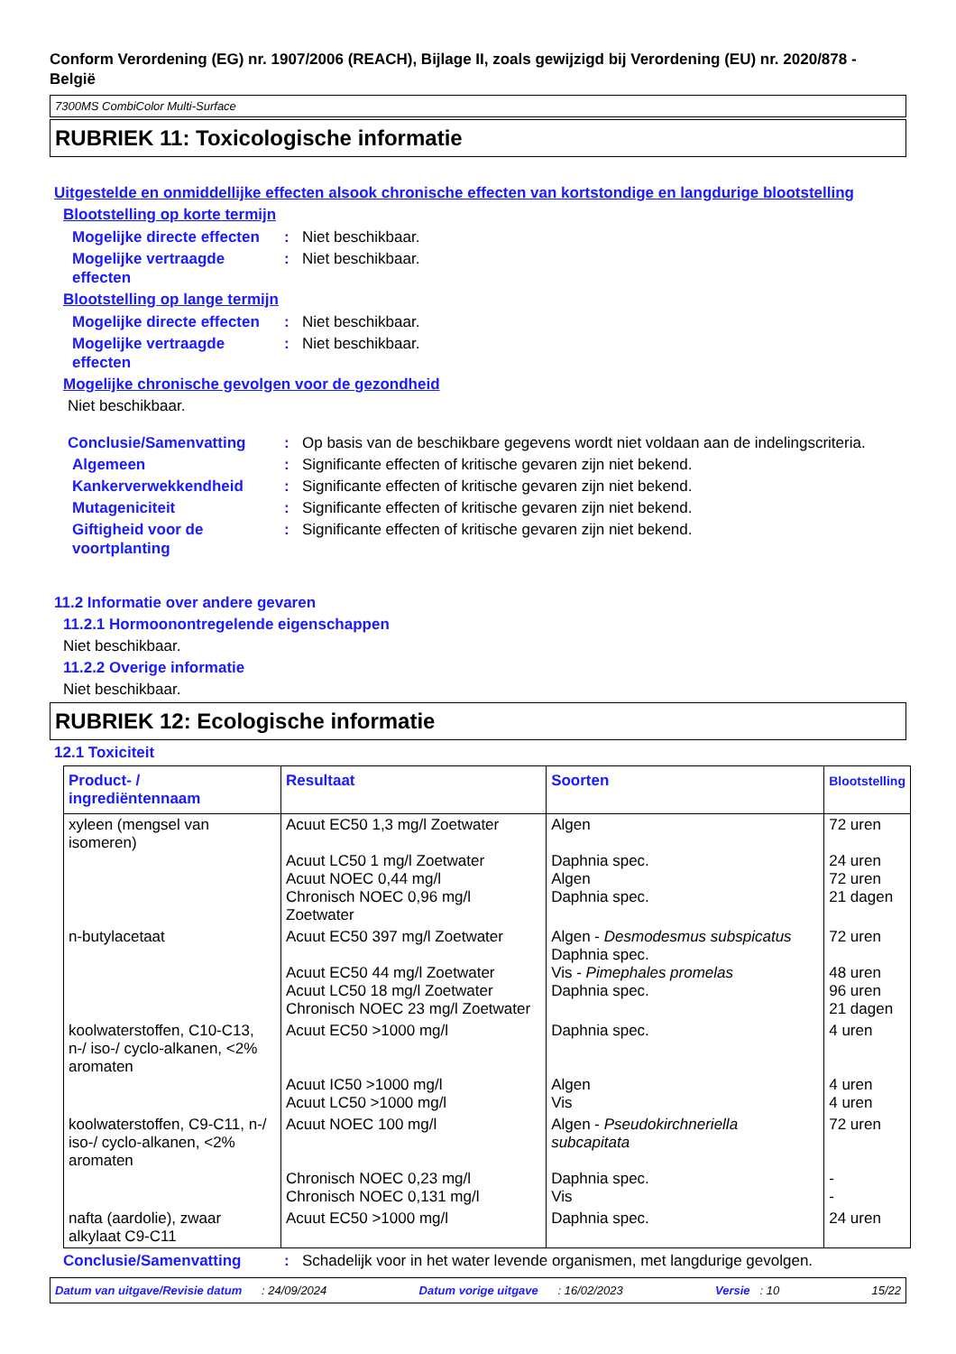Conform Verordening (EG) nr. 1907/2006 (REACH), Bijlage II, zoals gewijzigd bij Verordening (EU) nr. 2020/878 - België
7300MS CombiColor Multi-Surface
RUBRIEK 11: Toxicologische informatie
Uitgestelde en onmiddellijke effecten alsook chronische effecten van kortstondige en langdurige blootstelling
Blootstelling op korte termijn
Mogelijke directe effecten
: Niet beschikbaar.
Mogelijke vertraagde effecten
: Niet beschikbaar.
Blootstelling op lange termijn
Mogelijke directe effecten
: Niet beschikbaar.
Mogelijke vertraagde effecten
: Niet beschikbaar.
Mogelijke chronische gevolgen voor de gezondheid
Niet beschikbaar.
Conclusie/Samenvatting : Op basis van de beschikbare gegevens wordt niet voldaan aan de indelingscriteria.
Algemeen : Significante effecten of kritische gevaren zijn niet bekend.
Kankerverwekkendheid : Significante effecten of kritische gevaren zijn niet bekend.
Mutageniciteit : Significante effecten of kritische gevaren zijn niet bekend.
Giftigheid voor de voortplanting
: Significante effecten of kritische gevaren zijn niet bekend.
11.2 Informatie over andere gevaren
11.2.1 Hormoonontregelende eigenschappen
Niet beschikbaar.
11.2.2 Overige informatie
Niet beschikbaar.
RUBRIEK 12: Ecologische informatie
12.1 Toxiciteit
| Product- / ingrediëntennaam | Resultaat | Soorten | Blootstelling |
| --- | --- | --- | --- |
| xyleen (mengsel van isomeren) | Acuut EC50 1,3 mg/l Zoetwater Acuut LC50 1 mg/l Zoetwater Acuut NOEC 0,44 mg/l Chronisch NOEC 0,96 mg/l Zoetwater | Algen Daphnia spec. Algen Daphnia spec. | 72 uren 24 uren 72 uren 21 dagen |
| n-butylacetaat | Acuut EC50 397 mg/l Zoetwater Acuut EC50 44 mg/l Zoetwater Acuut LC50 18 mg/l Zoetwater Chronisch NOEC 23 mg/l Zoetwater | Algen - Desmodesmus subspicatus Daphnia spec. Vis - Pimephales promelas Daphnia spec. | 72 uren 48 uren 96 uren 21 dagen |
| koolwaterstoffen, C10-C13, n-/ iso-/ cyclo-alkanen, <2% aromaten | Acuut EC50 >1000 mg/l Acuut IC50 >1000 mg/l Acuut LC50 >1000 mg/l | Daphnia spec. Algen Vis | 4 uren 4 uren 4 uren |
| koolwaterstoffen, C9-C11, n-/ iso-/ cyclo-alkanen, <2% aromaten | Acuut NOEC 100 mg/l Chronisch NOEC 0,23 mg/l Chronisch NOEC 0,131 mg/l | Algen - Pseudokirchneriella subcapitata Daphnia spec. Vis | 72 uren - - |
| nafta (aardolie), zwaar alkylaat C9-C11 | Acuut EC50 >1000 mg/l | Daphnia spec. | 24 uren |
Conclusie/Samenvatting : Schadelijk voor in het water levende organismen, met langdurige gevolgen.
Datum van uitgave/Revisie datum : 24/09/2024 Datum vorige uitgave : 16/02/2023 Versie : 10 15/22